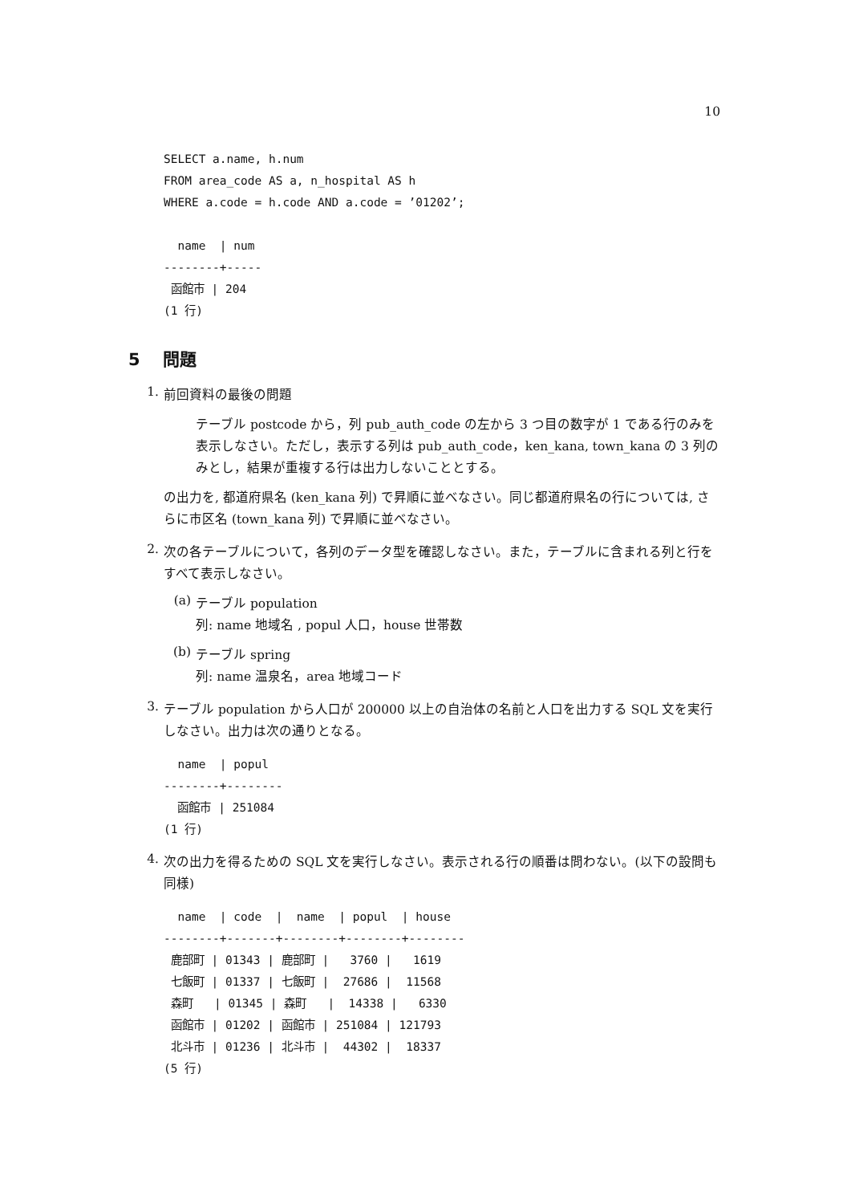10
SELECT a.name, h.num
FROM area_code AS a, n_hospital AS h
WHERE a.code = h.code AND a.code = ’01202’;

  name  | num
--------+-----
 函館市 | 204
(1 行)
5 問題
1.
前回資料の最後の問題
テーブル postcode から，列 pub_auth_code の左から 3 つ目の数字が 1 である行のみを表示しなさい。ただし，表示する列は pub_auth_code，ken_kana, town_kana の 3 列のみとし，結果が重複する行は出力しないこととする。
の出力を, 都道府県名 (ken_kana 列) で昇順に並べなさい。同じ都道府県名の行については, さらに市区名 (town_kana 列) で昇順に並べなさい。
2.
次の各テーブルについて，各列のデータ型を確認しなさい。また，テーブルに含まれる列と行をすべて表示しなさい。
(a)
テーブル population
列: name 地域名 , popul 人口，house 世帯数
(b)
テーブル spring
列: name 温泉名，area 地域コード
3.
テーブル population から人口が 200000 以上の自治体の名前と人口を出力する SQL 文を実行しなさい。出力は次の通りとなる。
  name  | popul
--------+--------
  函館市 | 251084
(1 行)
4.
次の出力を得るための SQL 文を実行しなさい。表示される行の順番は問わない。(以下の設問も同様)
  name  | code  |  name  | popul  | house
--------+-------+--------+--------+--------
 鹿部町 | 01343 | 鹿部町 |   3760 |   1619
 七飯町 | 01337 | 七飯町 |  27686 |  11568
 森町   | 01345 | 森町   |  14338 |   6330
 函館市 | 01202 | 函館市 | 251084 | 121793
 北斗市 | 01236 | 北斗市 |  44302 |  18337
(5 行)